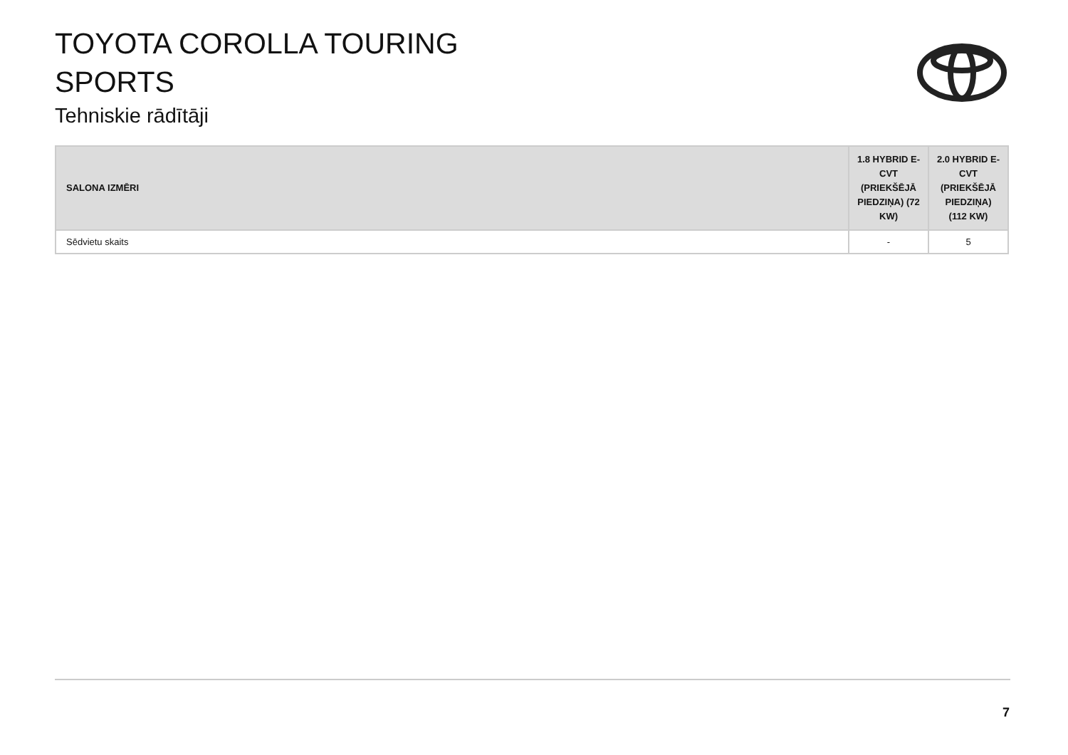TOYOTA COROLLA TOURING
SPORTS
Tehniskie rādītāji
| SALONA IZMĒRI | 1.8 HYBRID E-CVT (PRIEKŠĒJĀ PIEDZIŅA) (72 KW) | 2.0 HYBRID E-CVT (PRIEKŠĒJĀ PIEDZIŅA) (112 KW) |
| --- | --- | --- |
| Sēdvietu skaits | - | 5 |
7